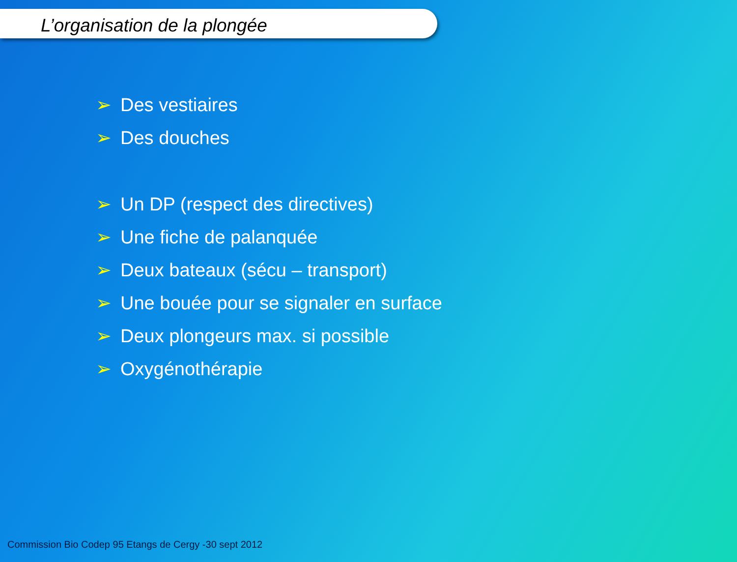L’organisation de la plongée
➢ Des vestiaires
➢ Des douches
➢ Un DP (respect des directives)
➢ Une fiche de palanquée
➢ Deux bateaux (sécu – transport)
➢ Une bouée pour se signaler en surface
➢ Deux plongeurs max. si possible
➢ Oxygénothérapie
Commission Bio Codep 95 Etangs de Cergy -30 sept 2012